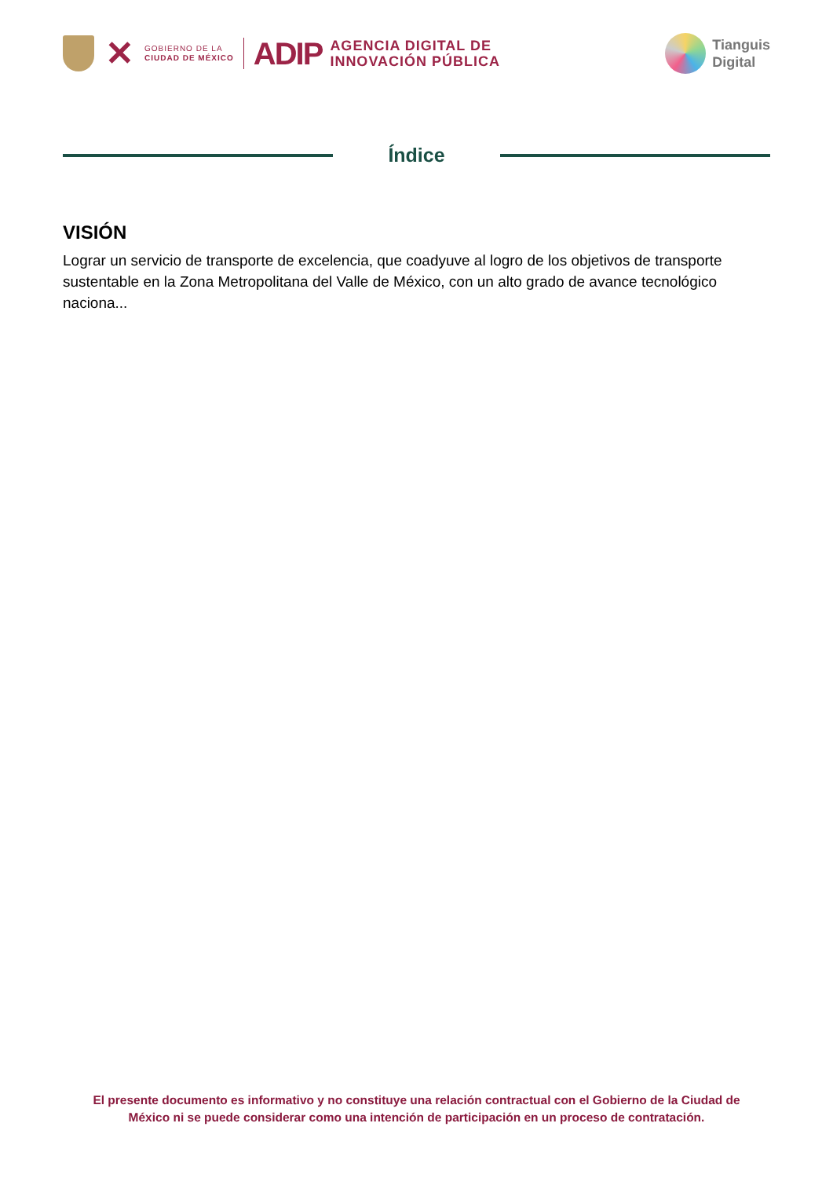✕
GOBIERNO DE LA
CIUDAD DE MÉXICO
ADIP
AGENCIA DIGITAL DE
INNOVACIÓN PÚBLICA
Tianguis
Digital
Índice
VISIÓN
Lograr un servicio de transporte de excelencia, que coadyuve al logro de los objetivos de transporte sustentable en la Zona Metropolitana del Valle de México, con un alto grado de avance tecnológico naciona...
El presente documento es informativo y no constituye una relación contractual con el Gobierno de la Ciudad de México ni se puede considerar como una intención de participación en un proceso de contratación.